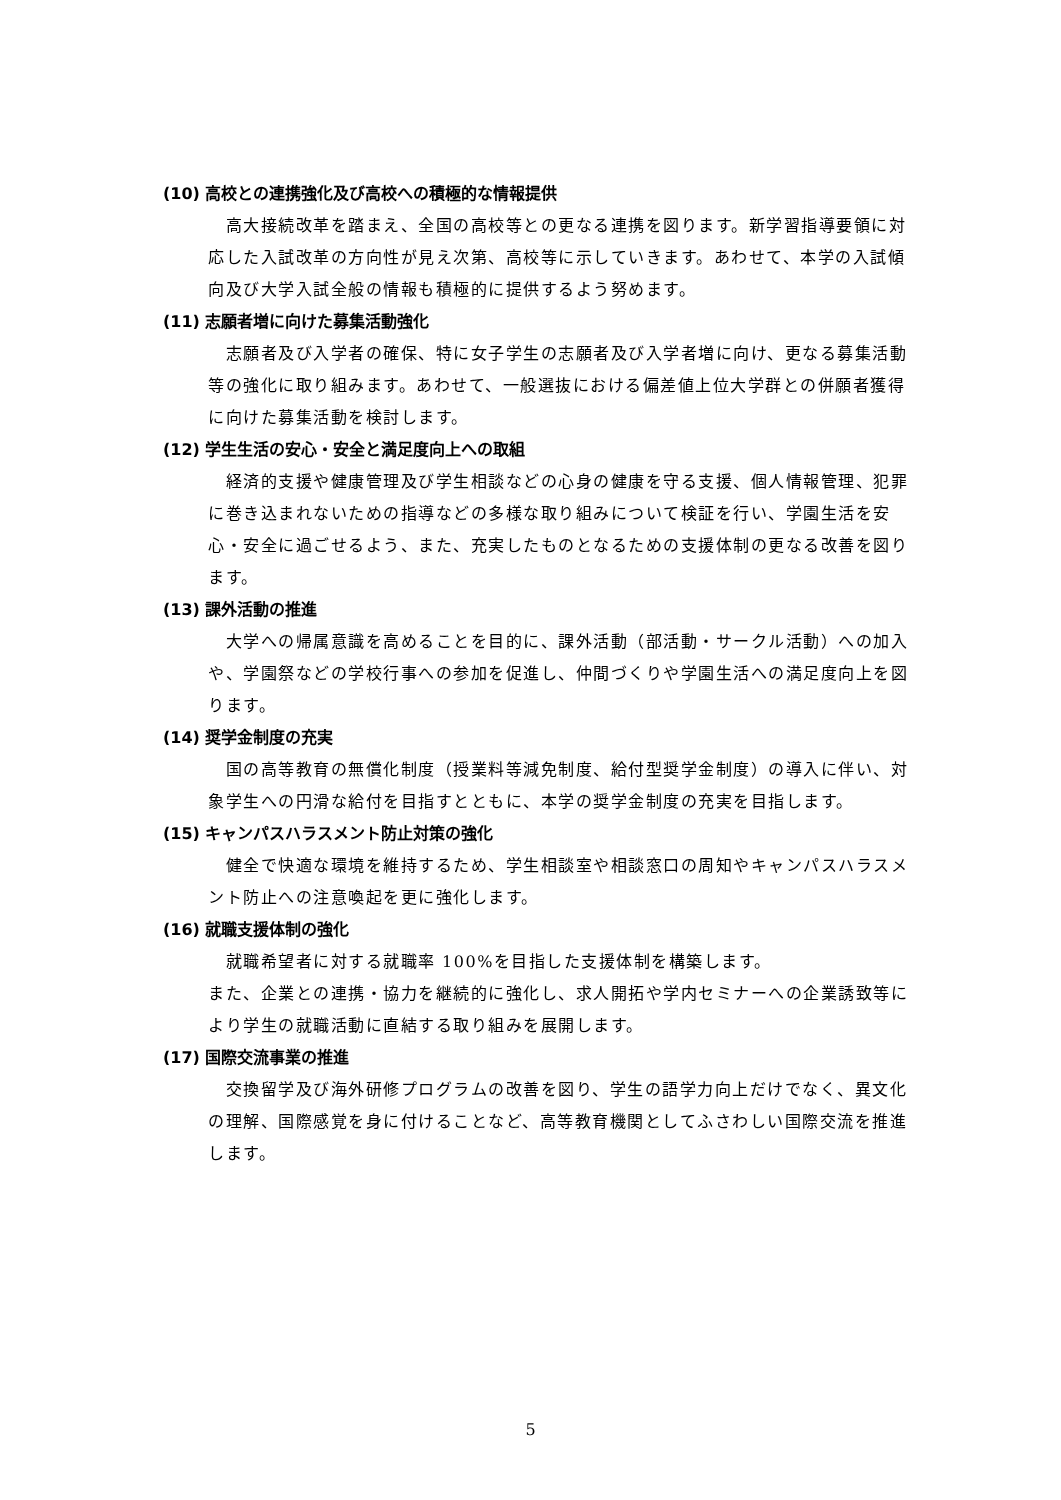(10) 高校との連携強化及び高校への積極的な情報提供
　高大接続改革を踏まえ、全国の高校等との更なる連携を図ります。新学習指導要領に対応した入試改革の方向性が見え次第、高校等に示していきます。あわせて、本学の入試傾向及び大学入試全般の情報も積極的に提供するよう努めます。
(11) 志願者増に向けた募集活動強化
　志願者及び入学者の確保、特に女子学生の志願者及び入学者増に向け、更なる募集活動等の強化に取り組みます。あわせて、一般選抜における偏差値上位大学群との併願者獲得に向けた募集活動を検討します。
(12) 学生生活の安心・安全と満足度向上への取組
　経済的支援や健康管理及び学生相談などの心身の健康を守る支援、個人情報管理、犯罪に巻き込まれないための指導などの多様な取り組みについて検証を行い、学園生活を安心・安全に過ごせるよう、また、充実したものとなるための支援体制の更なる改善を図ります。
(13) 課外活動の推進
　大学への帰属意識を高めることを目的に、課外活動（部活動・サークル活動）への加入や、学園祭などの学校行事への参加を促進し、仲間づくりや学園生活への満足度向上を図ります。
(14) 奨学金制度の充実
　国の高等教育の無償化制度（授業料等減免制度、給付型奨学金制度）の導入に伴い、対象学生への円滑な給付を目指すとともに、本学の奨学金制度の充実を目指します。
(15) キャンパスハラスメント防止対策の強化
　健全で快適な環境を維持するため、学生相談室や相談窓口の周知やキャンパスハラスメント防止への注意喚起を更に強化します。
(16) 就職支援体制の強化
　就職希望者に対する就職率 100%を目指した支援体制を構築します。
また、企業との連携・協力を継続的に強化し、求人開拓や学内セミナーへの企業誘致等により学生の就職活動に直結する取り組みを展開します。
(17) 国際交流事業の推進
　交換留学及び海外研修プログラムの改善を図り、学生の語学力向上だけでなく、異文化の理解、国際感覚を身に付けることなど、高等教育機関としてふさわしい国際交流を推進します。
5